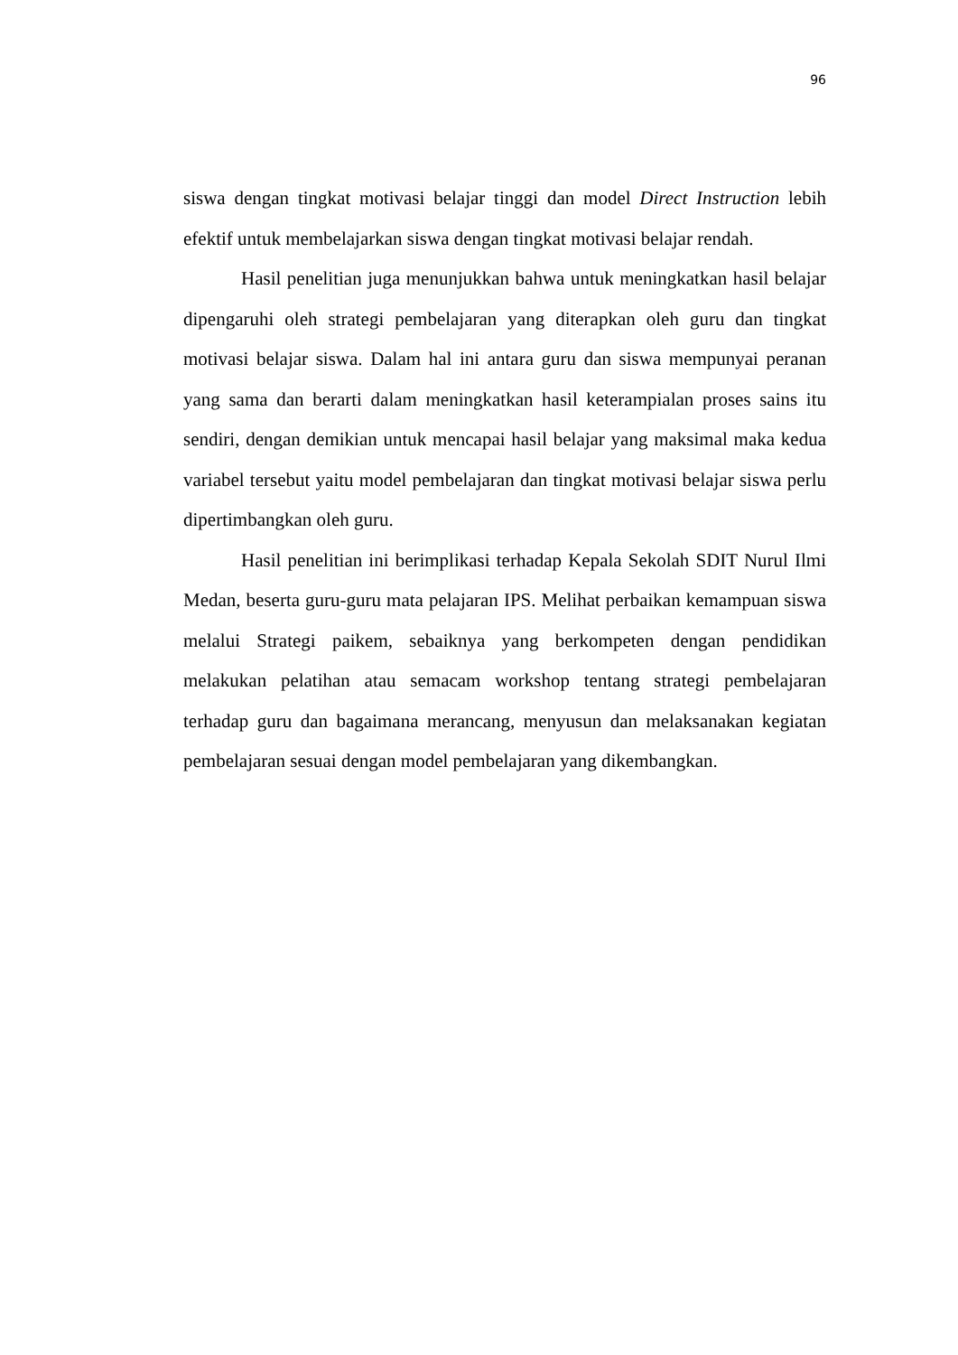96
siswa dengan tingkat motivasi belajar tinggi dan model Direct Instruction lebih efektif untuk membelajarkan siswa dengan tingkat motivasi belajar rendah.
Hasil penelitian juga menunjukkan bahwa untuk meningkatkan hasil belajar dipengaruhi oleh strategi pembelajaran yang diterapkan oleh guru dan tingkat motivasi belajar siswa. Dalam hal ini antara guru dan siswa mempunyai peranan yang sama dan berarti dalam meningkatkan hasil keterampialan proses sains itu sendiri, dengan demikian untuk mencapai hasil belajar yang maksimal maka kedua variabel tersebut yaitu model pembelajaran dan tingkat motivasi belajar siswa perlu dipertimbangkan oleh guru.
Hasil penelitian ini berimplikasi terhadap Kepala Sekolah SDIT Nurul Ilmi Medan, beserta guru-guru mata pelajaran IPS. Melihat perbaikan kemampuan siswa melalui Strategi paikem, sebaiknya yang berkompeten dengan pendidikan melakukan pelatihan atau semacam workshop tentang strategi pembelajaran terhadap guru dan bagaimana merancang, menyusun dan melaksanakan kegiatan pembelajaran sesuai dengan model pembelajaran yang dikembangkan.